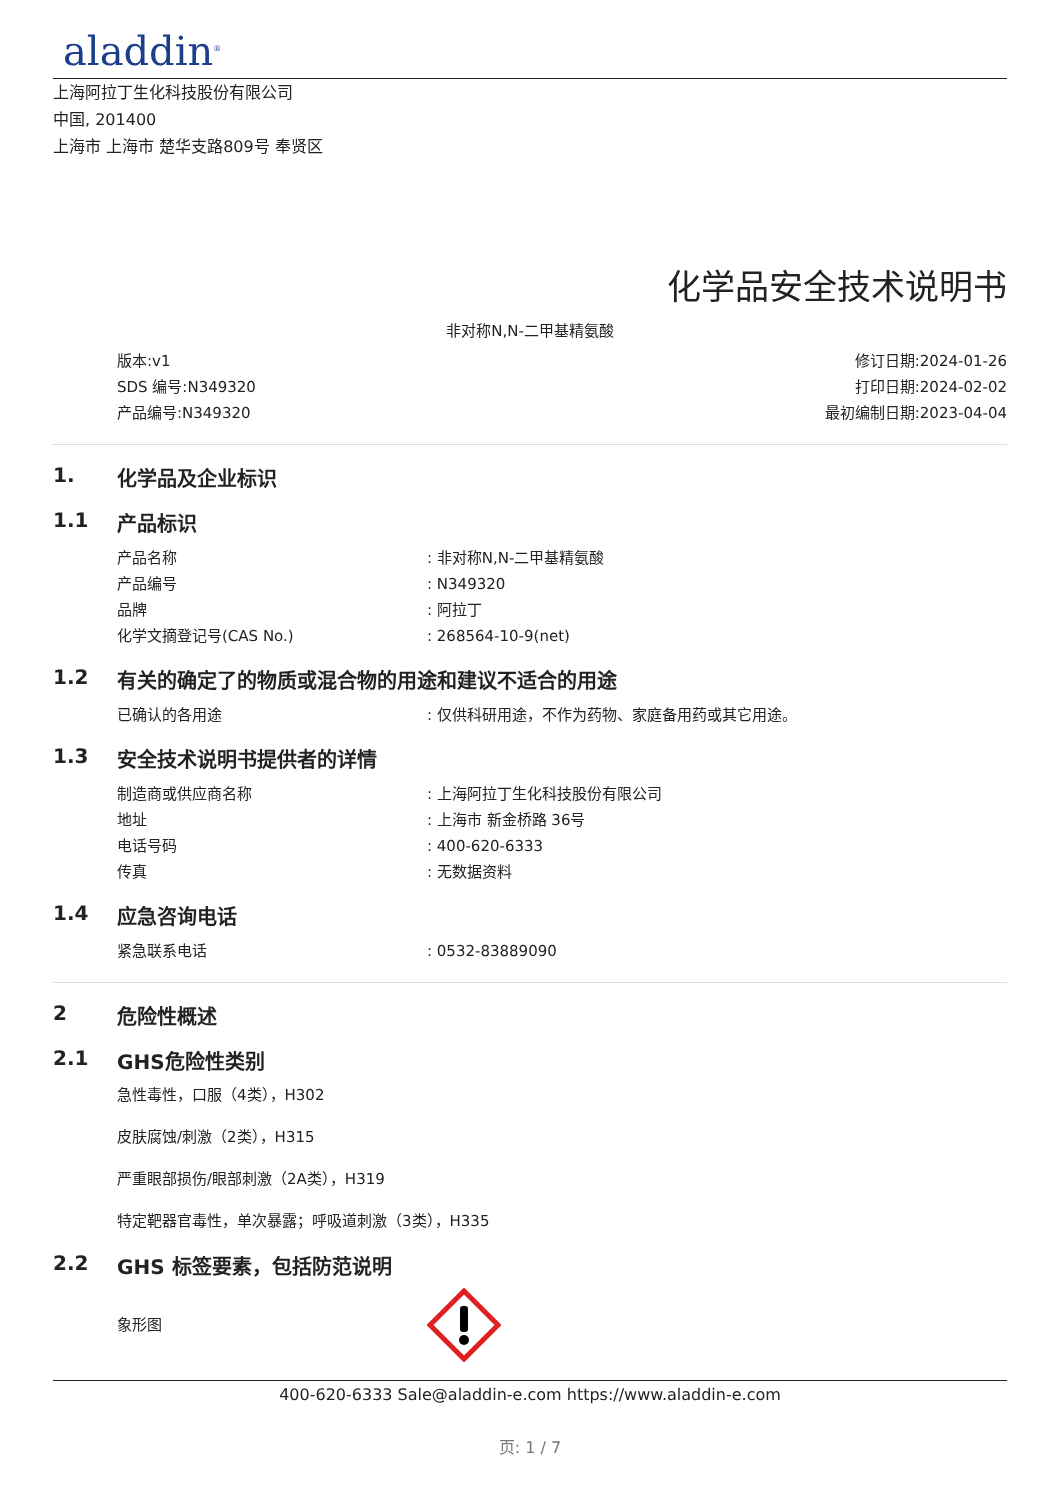aladdin<sup>®</sup>
上海阿拉丁生化科技股份有限公司
中国, 201400
上海市 上海市 楚华支路809号 奉贤区
化学品安全技术说明书
非对称N,N-二甲基精氨酸
版本:v1
SDS 编号:N349320
产品编号:N349320
修订日期:2024-01-26
打印日期:2024-02-02
最初编制日期:2023-04-04
1. 化学品及企业标识
1.1 产品标识
产品名称: 非对称N,N-二甲基精氨酸
产品编号: N349320
品牌: 阿拉丁
化学文摘登记号(CAS No.): 268564-10-9(net)
1.2 有关的确定了的物质或混合物的用途和建议不适合的用途
已确认的各用途: 仅供科研用途，不作为药物、家庭备用药或其它用途。
1.3 安全技术说明书提供者的详情
制造商或供应商名称: 上海阿拉丁生化科技股份有限公司
地址: 上海市 新金桥路 36号
电话号码: 400-620-6333
传真: 无数据资料
1.4 应急咨询电话
紧急联系电话: 0532-83889090
2 危险性概述
2.1 GHS危险性类别
急性毒性，口服（4类），H302
皮肤腐蚀/刺激（2类），H315
严重眼部损伤/眼部刺激（2A类），H319
特定靶器官毒性，单次暴露；呼吸道刺激（3类），H335
2.2 GHS 标签要素，包括防范说明
象形图
400-620-6333 Sale@aladdin-e.com https://www.aladdin-e.com
页: 1 / 7